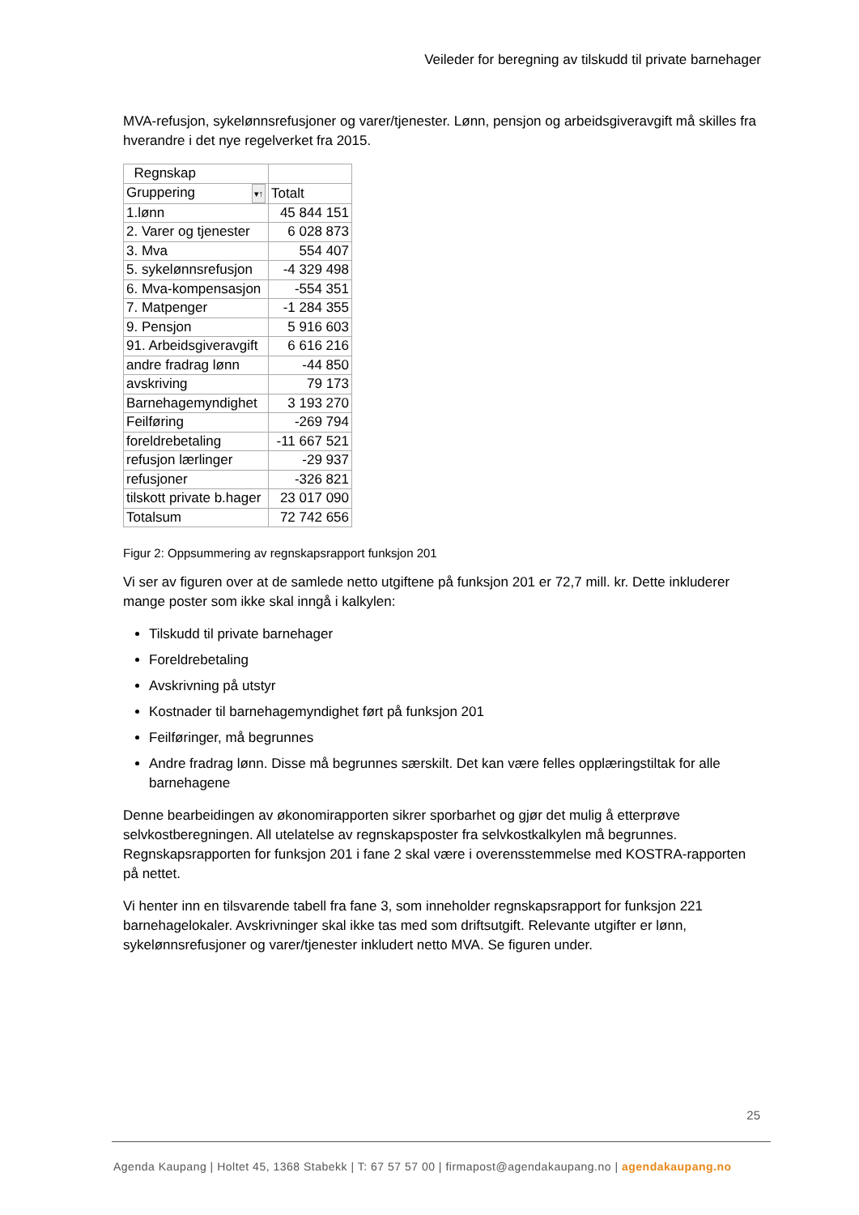Veileder for beregning av tilskudd til private barnehager
MVA-refusjon, sykelønnsrefusjoner og varer/tjenester. Lønn, pensjon og arbeidsgiveravgift må skilles fra hverandre i det nye regelverket fra 2015.
| Regnskap | |
| Gruppering ▾↑ | Totalt |
| 1.lønn | 45 844 151 |
| 2. Varer og tjenester | 6 028 873 |
| 3. Mva | 554 407 |
| 5. sykelønnsrefusjon | -4 329 498 |
| 6. Mva-kompensasjon | -554 351 |
| 7. Matpenger | -1 284 355 |
| 9. Pensjon | 5 916 603 |
| 91. Arbeidsgiveravgift | 6 616 216 |
| andre fradrag lønn | -44 850 |
| avskriving | 79 173 |
| Barnehagemyndighet | 3 193 270 |
| Feilføring | -269 794 |
| foreldrebetaling | -11 667 521 |
| refusjon lærlinger | -29 937 |
| refusjoner | -326 821 |
| tilskott private b.hager | 23 017 090 |
| Totalsum | 72 742 656 |
Figur 2: Oppsummering av regnskapsrapport funksjon 201
Vi ser av figuren over at de samlede netto utgiftene på funksjon 201 er 72,7 mill. kr. Dette inkluderer mange poster som ikke skal inngå i kalkylen:
Tilskudd til private barnehager
Foreldrebetaling
Avskrivning på utstyr
Kostnader til barnehagemyndighet ført på funksjon 201
Feilføringer, må begrunnes
Andre fradrag lønn. Disse må begrunnes særskilt. Det kan være felles opplæringstiltak for alle barnehagene
Denne bearbeidingen av økonomirapporten sikrer sporbarhet og gjør det mulig å etterprøve selvkostberegningen. All utelatelse av regnskapsposter fra selvkostkalkylen må begrunnes. Regnskapsrapporten for funksjon 201 i fane 2 skal være i overensstemmelse med KOSTRA-rapporten på nettet.
Vi henter inn en tilsvarende tabell fra fane 3, som inneholder regnskapsrapport for funksjon 221 barnehagelokaler. Avskrivninger skal ikke tas med som driftsutgift. Relevante utgifter er lønn, sykelønnsrefusjoner og varer/tjenester inkludert netto MVA. Se figuren under.
25
Agenda Kaupang | Holtet 45, 1368 Stabekk | T: 67 57 57 00 | firmapost@agendakaupang.no | agendakaupang.no